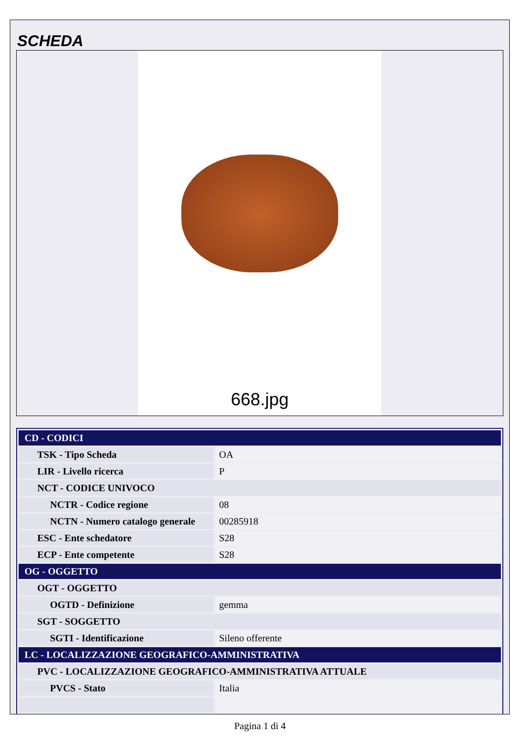SCHEDA
668.jpg
| CD - CODICI | |
| TSK - Tipo Scheda | OA |
| LIR - Livello ricerca | P |
| NCT - CODICE UNIVOCO | |
| NCTR - Codice regione | 08 |
| NCTN - Numero catalogo generale | 00285918 |
| ESC - Ente schedatore | S28 |
| ECP - Ente competente | S28 |
| OG - OGGETTO | |
| OGT - OGGETTO | |
| OGTD - Definizione | gemma |
| SGT - SOGGETTO | |
| SGTI - Identificazione | Sileno offerente |
| LC - LOCALIZZAZIONE GEOGRAFICO-AMMINISTRATIVA | |
| PVC - LOCALIZZAZIONE GEOGRAFICO-AMMINISTRATIVA ATTUALE | |
| PVCS - Stato | Italia |
Pagina 1 di 4